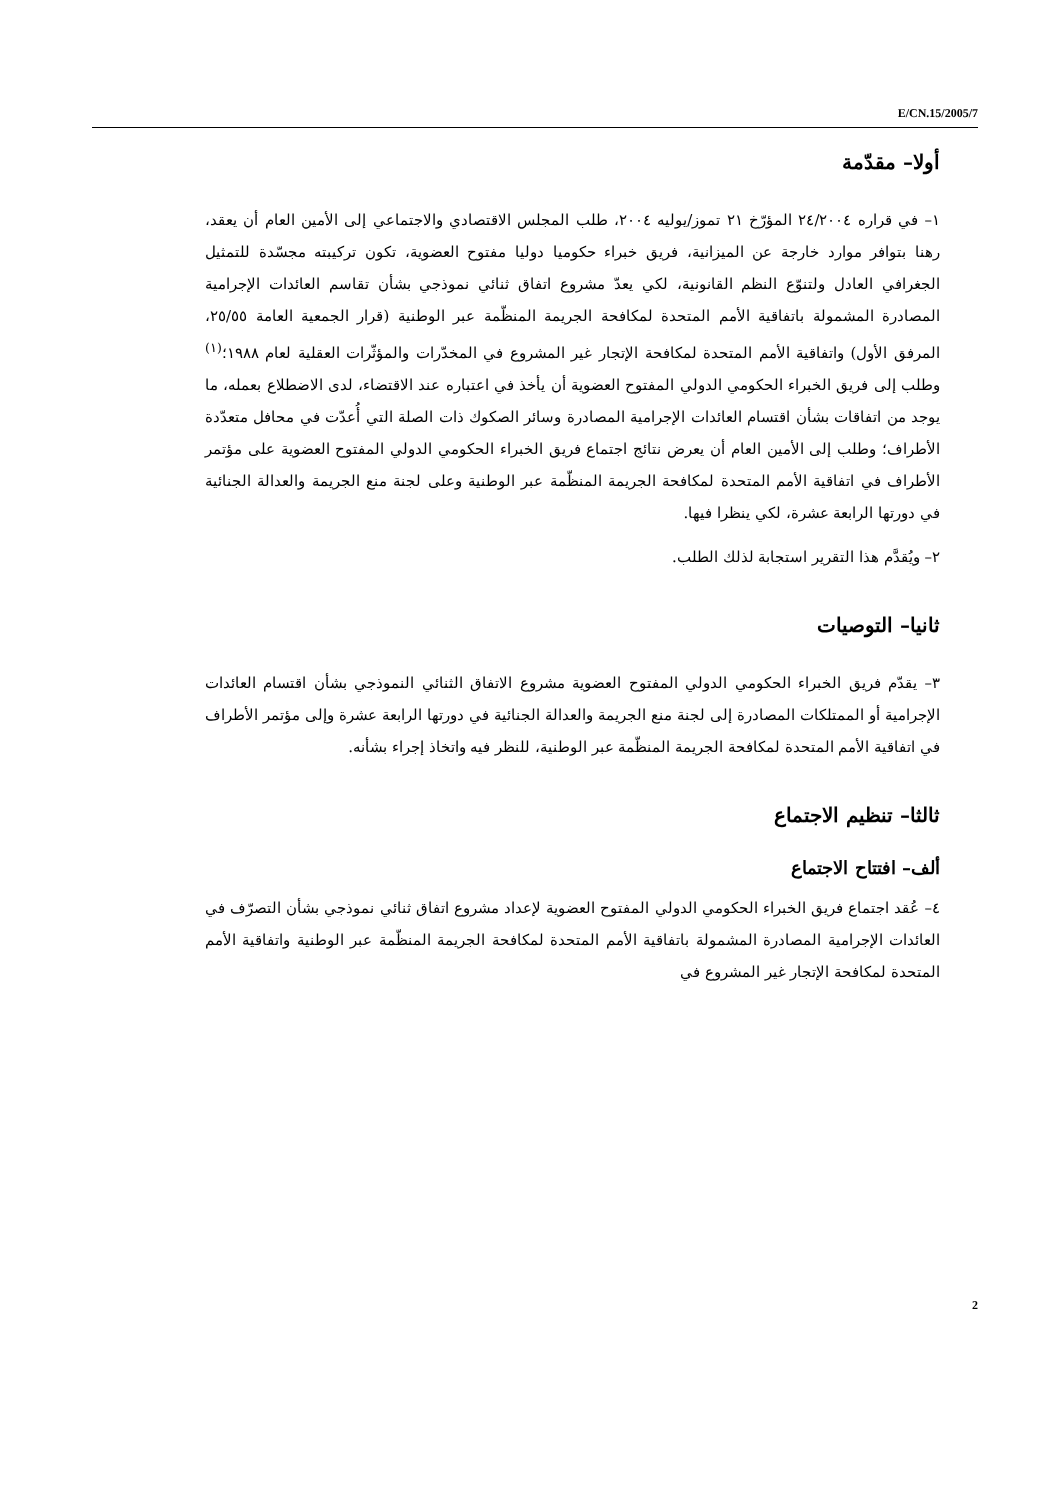E/CN.15/2005/7
أولا– مقدّمة
١– في قراره ٢٤/٢٠٠٤ المؤرّخ ٢١ تموز/يوليه ٢٠٠٤، طلب المجلس الاقتصادي والاجتماعي إلى الأمين العام أن يعقد، رهنا بتوافر موارد خارجة عن الميزانية، فريق خبراء حكوميا دوليا مفتوح العضوية، تكون تركيبته مجسّدة للتمثيل الجغرافي العادل ولتنوّع النظم القانونية، لكي يعدّ مشروع اتفاق ثنائي نموذجي بشأن تقاسم العائدات الإجرامية المصادرة المشمولة باتفاقية الأمم المتحدة لمكافحة الجريمة المنظّمة عبر الوطنية (قرار الجمعية العامة ٢٥/٥٥، المرفق الأول) واتفاقية الأمم المتحدة لمكافحة الإتجار غير المشروع في المخدّرات والمؤثّرات العقلية لعام ١٩٨٨؛<sup>(١)</sup> وطلب إلى فريق الخبراء الحكومي الدولي المفتوح العضوية أن يأخذ في اعتباره عند الاقتضاء، لدى الاضطلاع بعمله، ما يوجد من اتفاقات بشأن اقتسام العائدات الإجرامية المصادرة وسائر الصكوك ذات الصلة التي أُعدّت في محافل متعدّدة الأطراف؛ وطلب إلى الأمين العام أن يعرض نتائج اجتماع فريق الخبراء الحكومي الدولي المفتوح العضوية على مؤتمر الأطراف في اتفاقية الأمم المتحدة لمكافحة الجريمة المنظّمة عبر الوطنية وعلى لجنة منع الجريمة والعدالة الجنائية في دورتها الرابعة عشرة، لكي ينظرا فيها.
٢– ويُقدَّم هذا التقرير استجابة لذلك الطلب.
ثانيا– التوصيات
٣– يقدّم فريق الخبراء الحكومي الدولي المفتوح العضوية مشروع الاتفاق الثنائي النموذجي بشأن اقتسام العائدات الإجرامية أو الممتلكات المصادرة إلى لجنة منع الجريمة والعدالة الجنائية في دورتها الرابعة عشرة وإلى مؤتمر الأطراف في اتفاقية الأمم المتحدة لمكافحة الجريمة المنظّمة عبر الوطنية، للنظر فيه واتخاذ إجراء بشأنه.
ثالثا– تنظيم الاجتماع
ألف– افتتاح الاجتماع
٤– عُقد اجتماع فريق الخبراء الحكومي الدولي المفتوح العضوية لإعداد مشروع اتفاق ثنائي نموذجي بشأن التصرّف في العائدات الإجرامية المصادرة المشمولة باتفاقية الأمم المتحدة لمكافحة الجريمة المنظّمة عبر الوطنية واتفاقية الأمم المتحدة لمكافحة الإتجار غير المشروع في
2